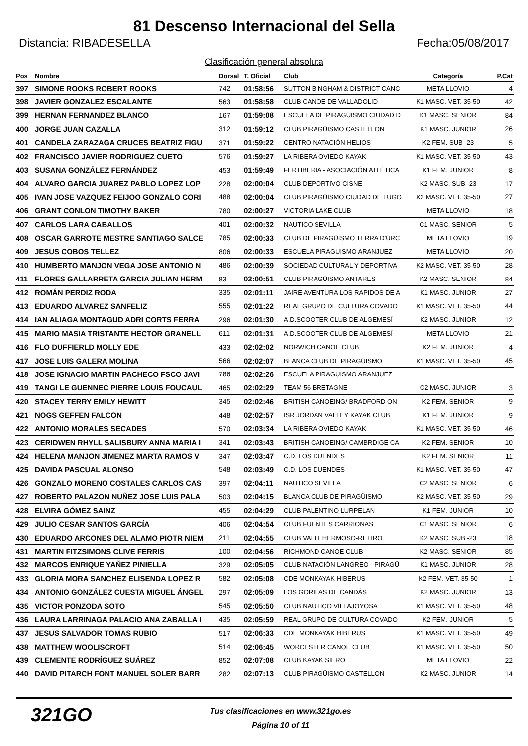81 Descenso Internacional del Sella
Distancia: RIBADESELLA Fecha:05/08/2017
Clasificación general absoluta
| Pos | Nombre | Dorsal | T. Oficial | Club | Categoría | P.Cat |
| --- | --- | --- | --- | --- | --- | --- |
| 397 | SIMONE ROOKS ROBERT ROOKS | 742 | 01:58:56 | SUTTON BINGHAM & DISTRICT CANC | META LLOVIO | 4 |
| 398 | JAVIER GONZALEZ ESCALANTE | 563 | 01:58:58 | CLUB CANOE DE VALLADOLID | K1 MASC. VET. 35-50 | 42 |
| 399 | HERNAN FERNANDEZ BLANCO | 167 | 01:59:08 | ESCUELA DE PIRAGÜISMO CIUDAD D | K1 MASC. SENIOR | 84 |
| 400 | JORGE JUAN CAZALLA | 312 | 01:59:12 | CLUB PIRAGÜISMO CASTELLON | K1 MASC. JUNIOR | 26 |
| 401 | CANDELA ZARAZAGA CRUCES BEATRIZ FIGU | 371 | 01:59:22 | CENTRO NATACIÓN HELIOS | K2 FEM. SUB -23 | 5 |
| 402 | FRANCISCO JAVIER RODRIGUEZ CUETO | 576 | 01:59:27 | LA RIBERA OVIEDO KAYAK | K1 MASC. VET. 35-50 | 43 |
| 403 | SUSANA GONZÁLEZ FERNÁNDEZ | 453 | 01:59:49 | FERTIBERIA - ASOCIACIÓN ATLÉTICA | K1 FEM. JUNIOR | 8 |
| 404 | ALVARO GARCIA JUAREZ PABLO LOPEZ LOP | 228 | 02:00:04 | CLUB DEPORTIVO CISNE | K2 MASC. SUB -23 | 17 |
| 405 | IVAN JOSE VAZQUEZ FEIJOO GONZALO CORI | 488 | 02:00:04 | CLUB PIRAGÜISMO CIUDAD DE LUGO | K2 MASC. VET. 35-50 | 27 |
| 406 | GRANT CONLON TIMOTHY BAKER | 780 | 02:00:27 | VICTORIA LAKE CLUB | META LLOVIO | 18 |
| 407 | CARLOS LARA CABALLOS | 401 | 02:00:32 | NAUTICO SEVILLA | C1 MASC. SENIOR | 5 |
| 408 | OSCAR GARROTE MESTRE SANTIAGO SALCE | 785 | 02:00:33 | CLUB DE PIRAGÜISMO TERRA D'URC | META LLOVIO | 19 |
| 409 | JESUS COBOS TELLEZ | 806 | 02:00:33 | ESCUELA PIRAGUISMO ARANJUEZ | META LLOVIO | 20 |
| 410 | HUMBERTO MANJON VEGA JOSE ANTONIO N | 486 | 02:00:39 | SOCIEDAD CULTURAL Y DEPORTIVA | K2 MASC. VET. 35-50 | 28 |
| 411 | FLORES GALLARRETA GARCIA JULIAN HERM | 83 | 02:00:51 | CLUB PIRAGÜISMO ANTARES | K2 MASC. SENIOR | 84 |
| 412 | ROMÁN PERDIZ RODA | 335 | 02:01:11 | JAIRE AVENTURA LOS RAPIDOS DE A | K1 MASC. JUNIOR | 27 |
| 413 | EDUARDO ALVAREZ SANFELIZ | 555 | 02:01:22 | REAL GRUPO DE CULTURA COVADO | K1 MASC. VET. 35-50 | 44 |
| 414 | IAN ALIAGA MONTAGUD ADRI CORTS FERRA | 296 | 02:01:30 | A.D.SCOOTER CLUB DE ALGEMESÍ | K2 MASC. JUNIOR | 12 |
| 415 | MARIO MASIA TRISTANTE HECTOR GRANELL | 611 | 02:01:31 | A.D.SCOOTER CLUB DE ALGEMESÍ | META LLOVIO | 21 |
| 416 | FLO DUFFIERLD MOLLY EDE | 433 | 02:02:02 | NORWICH CANOE CLUB | K2 FEM. JUNIOR | 4 |
| 417 | JOSE LUIS GALERA MOLINA | 566 | 02:02:07 | BLANCA CLUB DE PIRAGÜISMO | K1 MASC. VET. 35-50 | 45 |
| 418 | JOSE IGNACIO MARTIN PACHECO FSCO JAVI | 786 | 02:02:26 | ESCUELA PIRAGUISMO ARANJUEZ | | |
| 419 | TANGI LE GUENNEC PIERRE LOUIS FOUCAUL | 465 | 02:02:29 | TEAM 56 BRETAGNE | C2 MASC. JUNIOR | 3 |
| 420 | STACEY TERRY EMILY HEWITT | 345 | 02:02:46 | BRITISH CANOEING/ BRADFORD ON | K2 FEM. SENIOR | 9 |
| 421 | NOGS GEFFEN FALCON | 448 | 02:02:57 | ISR JORDAN VALLEY KAYAK CLUB | K1 FEM. JUNIOR | 9 |
| 422 | ANTONIO MORALES SECADES | 570 | 02:03:34 | LA RIBERA OVIEDO KAYAK | K1 MASC. VET. 35-50 | 46 |
| 423 | CERIDWEN RHYLL SALISBURY ANNA MARIA I | 341 | 02:03:43 | BRITISH CANOEING/ CAMBRDIGE CA | K2 FEM. SENIOR | 10 |
| 424 | HELENA MANJON JIMENEZ MARTA RAMOS V | 347 | 02:03:47 | C.D. LOS DUENDES | K2 FEM. SENIOR | 11 |
| 425 | DAVIDA PASCUAL ALONSO | 548 | 02:03:49 | C.D. LOS DUENDES | K1 MASC. VET. 35-50 | 47 |
| 426 | GONZALO MORENO COSTALES CARLOS CAS | 397 | 02:04:11 | NAUTICO SEVILLA | C2 MASC. SENIOR | 6 |
| 427 | ROBERTO PALAZON NUÑEZ JOSE LUIS PALA | 503 | 02:04:15 | BLANCA CLUB DE PIRAGÜISMO | K2 MASC. VET. 35-50 | 29 |
| 428 | ELVIRA GÓMEZ SAINZ | 455 | 02:04:29 | CLUB PALENTINO LURPELAN | K1 FEM. JUNIOR | 10 |
| 429 | JULIO CESAR SANTOS GARCÍA | 406 | 02:04:54 | CLUB FUENTES CARRIONAS | C1 MASC. SENIOR | 6 |
| 430 | EDUARDO ARCONES DEL ALAMO PIOTR NIEM | 211 | 02:04:55 | CLUB VALLEHERMOSO-RETIRO | K2 MASC. SUB -23 | 18 |
| 431 | MARTIN FITZSIMONS CLIVE FERRIS | 100 | 02:04:56 | RICHMOND CANOE CLUB | K2 MASC. SENIOR | 85 |
| 432 | MARCOS ENRIQUE YAÑEZ PINIELLA | 329 | 02:05:05 | CLUB NATACIÓN LANGREO - PIRAGÜ | K1 MASC. JUNIOR | 28 |
| 433 | GLORIA MORA SANCHEZ ELISENDA LOPEZ R | 582 | 02:05:08 | CDE MONKAYAK HIBERUS | K2 FEM. VET. 35-50 | 1 |
| 434 | ANTONIO GONZÁLEZ CUESTA MIGUEL ÁNGEL | 297 | 02:05:09 | LOS GORILAS DE CANDÁS | K2 MASC. JUNIOR | 13 |
| 435 | VICTOR PONZODA SOTO | 545 | 02:05:50 | CLUB NAUTICO VILLAJOYOSA | K1 MASC. VET. 35-50 | 48 |
| 436 | LAURA LARRINAGA PALACIO ANA ZABALLA I | 435 | 02:05:59 | REAL GRUPO DE CULTURA COVADO | K2 FEM. JUNIOR | 5 |
| 437 | JESUS SALVADOR TOMAS RUBIO | 517 | 02:06:33 | CDE MONKAYAK HIBERUS | K1 MASC. VET. 35-50 | 49 |
| 438 | MATTHEW WOOLISCROFT | 514 | 02:06:45 | WORCESTER CANOE CLUB | K1 MASC. VET. 35-50 | 50 |
| 439 | CLEMENTE RODRÍGUEZ SUÁREZ | 852 | 02:07:08 | CLUB KAYAK SIERO | META LLOVIO | 22 |
| 440 | DAVID PITARCH FONT MANUEL SOLER BARR | 282 | 02:07:13 | CLUB PIRAGÜISMO CASTELLON | K2 MASC. JUNIOR | 14 |
321GO
Tus clasificaciones en www.321go.es
Página 10 of 11